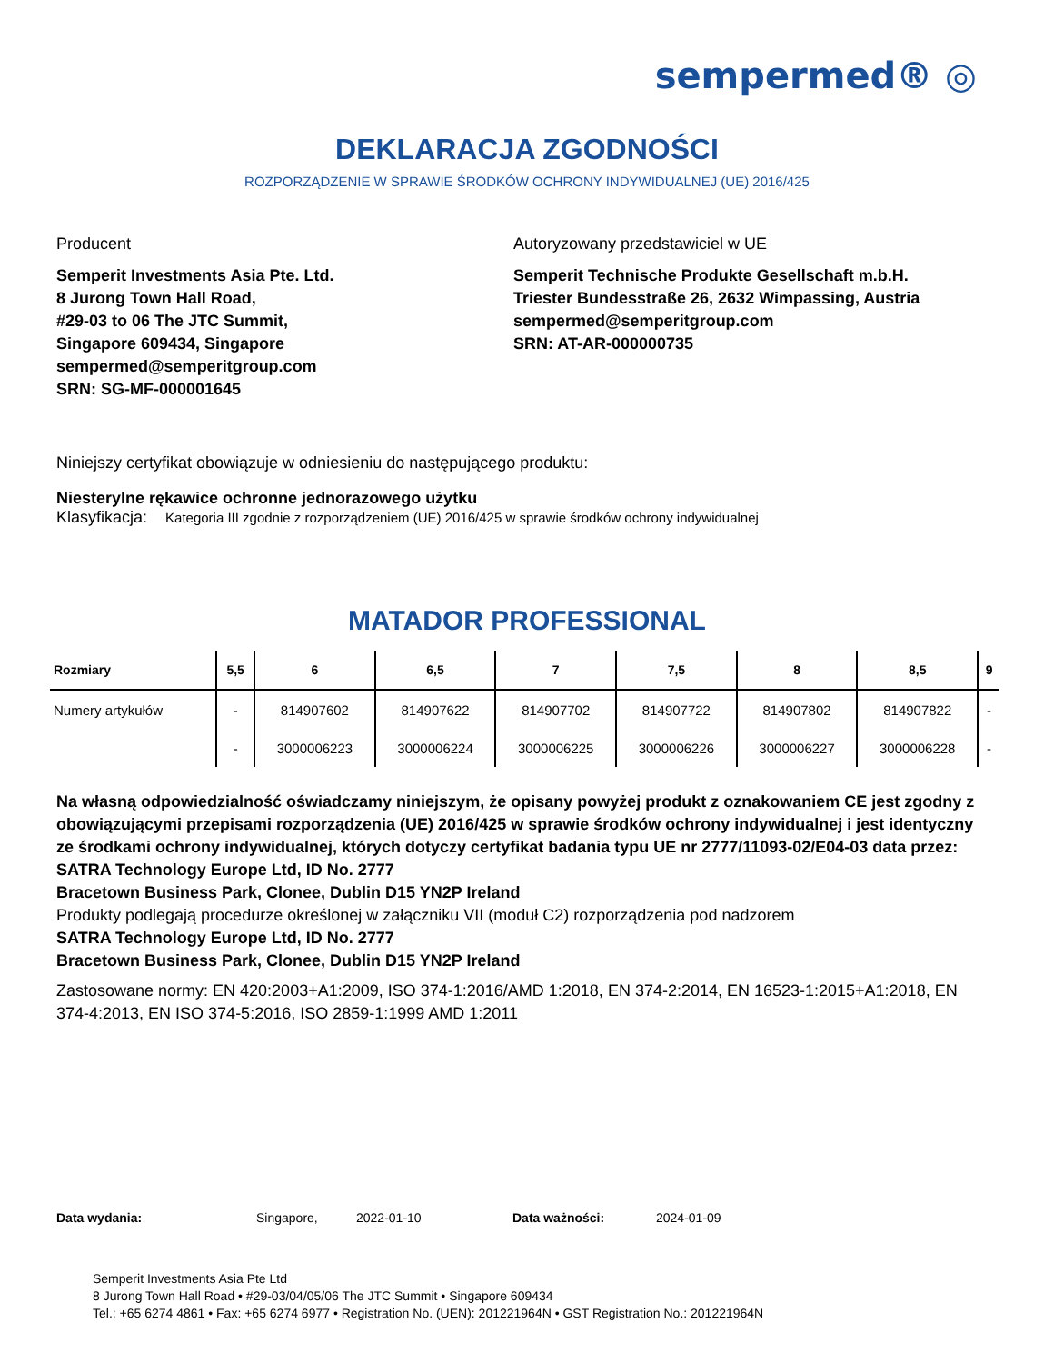sempermed® ◎
DEKLARACJA ZGODNOŚCI
ROZPORZĄDZENIE W SPRAWIE ŚRODKÓW OCHRONY INDYWIDUALNEJ (UE) 2016/425
Producent
Semperit Investments Asia Pte. Ltd.
8 Jurong Town Hall Road,
#29-03 to 06 The JTC Summit,
Singapore 609434, Singapore
sempermed@semperitgroup.com
SRN: SG-MF-000001645
Autoryzowany przedstawiciel w UE
Semperit Technische Produkte Gesellschaft m.b.H.
Triester Bundesstraße 26, 2632 Wimpassing, Austria
sempermed@semperitgroup.com
SRN: AT-AR-000000735
Niniejszy certyfikat obowiązuje w odniesieniu do następującego produktu:
Niesterylne rękawice ochronne jednorazowego użytku
Klasyfikacja: Kategoria III zgodnie z rozporządzeniem (UE) 2016/425 w sprawie środków ochrony indywidualnej
MATADOR PROFESSIONAL
| Rozmiary | 5,5 | 6 | 6,5 | 7 | 7,5 | 8 | 8,5 | 9 |
| --- | --- | --- | --- | --- | --- | --- | --- | --- |
| Numery artykułów | - | 814907602 | 814907622 | 814907702 | 814907722 | 814907802 | 814907822 | - |
| | - | 3000006223 | 3000006224 | 3000006225 | 3000006226 | 3000006227 | 3000006228 | - |
Na własną odpowiedzialność oświadczamy niniejszym, że opisany powyżej produkt z oznakowaniem CE jest zgodny z obowiązującymi przepisami rozporządzenia (UE) 2016/425 w sprawie środków ochrony indywidualnej i jest identyczny ze środkami ochrony indywidualnej, których dotyczy certyfikat badania typu UE nr 2777/11093-02/E04-03 data przez:
SATRA Technology Europe Ltd, ID No. 2777
Bracetown Business Park, Clonee, Dublin D15 YN2P Ireland
Produkty podlegają procedurze określonej w załączniku VII (moduł C2) rozporządzenia pod nadzorem
SATRA Technology Europe Ltd, ID No. 2777
Bracetown Business Park, Clonee, Dublin D15 YN2P Ireland
Zastosowane normy: EN 420:2003+A1:2009, ISO 374-1:2016/AMD 1:2018, EN 374-2:2014, EN 16523-1:2015+A1:2018, EN 374-4:2013, EN ISO 374-5:2016, ISO 2859-1:1999 AMD 1:2011
Data wydania: Singapore, 2022-01-10 Data ważności: 2024-01-09
Semperit Investments Asia Pte Ltd
8 Jurong Town Hall Road • #29-03/04/05/06 The JTC Summit • Singapore 609434
Tel.: +65 6274 4861 • Fax: +65 6274 6977 • Registration No. (UEN): 201221964N • GST Registration No.: 201221964N